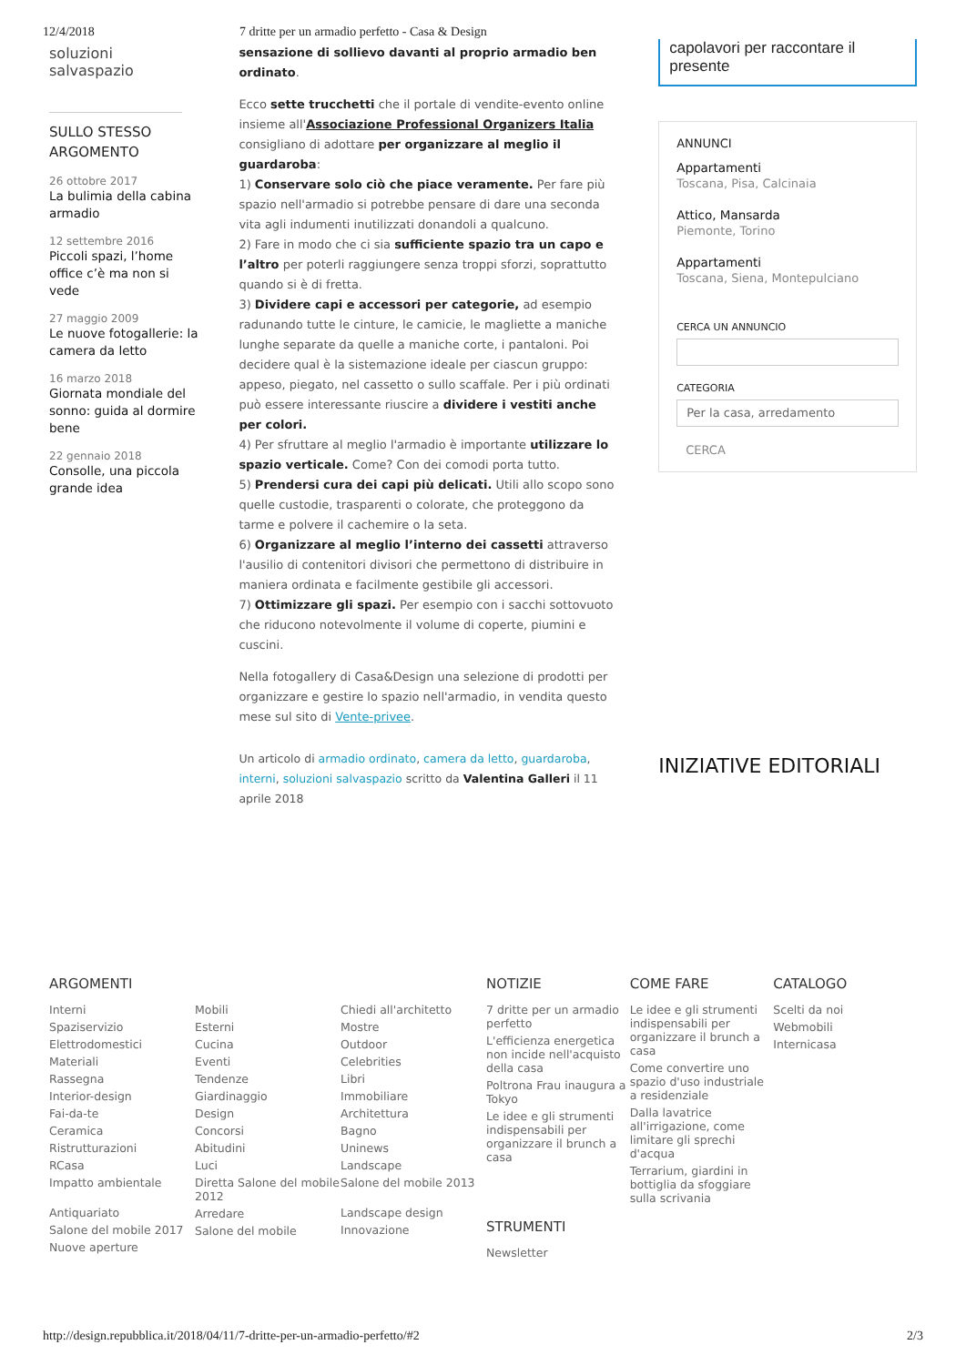12/4/2018 7 dritte per un armadio perfetto - Casa & Design
soluzioni salvaspazio
SULLO STESSO ARGOMENTO
26 ottobre 2017
La bulimia della cabina armadio
12 settembre 2016
Piccoli spazi, l’home office c’è ma non si vede
27 maggio 2009
Le nuove fotogallerie: la camera da letto
16 marzo 2018
Giornata mondiale del sonno: guida al dormire bene
22 gennaio 2018
Consolle, una piccola grande idea
sensazione di sollievo davanti al proprio armadio ben ordinato.
Ecco sette trucchetti che il portale di vendite-evento online insieme all'Associazione Professional Organizers Italia consigliano di adottare per organizzare al meglio il guardaroba:
1) Conservare solo ciò che piace veramente. Per fare più spazio nell'armadio si potrebbe pensare di dare una seconda vita agli indumenti inutilizzati donandoli a qualcuno.
2) Fare in modo che ci sia sufficiente spazio tra un capo e l’altro per poterli raggiungere senza troppi sforzi, soprattutto quando si è di fretta.
3) Dividere capi e accessori per categorie, ad esempio radunando tutte le cinture, le camicie, le magliette a maniche lunghe separate da quelle a maniche corte, i pantaloni. Poi decidere qual è la sistemazione ideale per ciascun gruppo: appeso, piegato, nel cassetto o sullo scaffale. Per i più ordinati può essere interessante riuscire a dividere i vestiti anche per colori.
4) Per sfruttare al meglio l'armadio è importante utilizzare lo spazio verticale. Come? Con dei comodi porta tutto.
5) Prendersi cura dei capi più delicati. Utili allo scopo sono quelle custodie, trasparenti o colorate, che proteggono da tarme e polvere il cachemire o la seta.
6) Organizzare al meglio l’interno dei cassetti attraverso l'ausilio di contenitori divisori che permettono di distribuire in maniera ordinata e facilmente gestibile gli accessori.
7) Ottimizzare gli spazi. Per esempio con i sacchi sottovuoto che riducono notevolmente il volume di coperte, piumini e cuscini.
Nella fotogallery di Casa&Design una selezione di prodotti per organizzare e gestire lo spazio nell'armadio, in vendita questo mese sul sito di Vente-privee.
Un articolo di armadio ordinato, camera da letto, guardaroba, interni, soluzioni salvaspazio scritto da Valentina Galleri il 11 aprile 2018
capolavori per raccontare il presente
ANNUNCI
Appartamenti
Toscana, Pisa, Calcinaia
Attico, Mansarda
Piemonte, Torino
Appartamenti
Toscana, Siena, Montepulciano
CERCA UN ANNUNCIO
CATEGORIA
Per la casa, arredamento
CERCA
INIZIATIVE EDITORIALI
ARGOMENTI
Interni
Spaziservizio
Elettrodomestici
Materiali
Rassegna
Interior-design
Fai-da-te
Ceramica
Ristrutturazioni
RCasa
Impatto ambientale
Antiquariato
Salone del mobile 2017
Nuove aperture
Mobili
Esterni
Cucina
Eventi
Tendenze
Giardinaggio
Design
Concorsi
Abitudini
Luci
Diretta Salone del mobile 2012
Arredare
Salone del mobile
Chiedi all'architetto
Mostre
Outdoor
Celebrities
Libri
Immobiliare
Architettura
Bagno
Uninews
Landscape
Salone del mobile 2013
Landscape design
Innovazione
NOTIZIE
7 dritte per un armadio perfetto
L'efficienza energetica non incide nell'acquisto della casa
Poltrona Frau inaugura a Tokyo
Le idee e gli strumenti indispensabili per organizzare il brunch a casa
STRUMENTI
Newsletter
COME FARE
Le idee e gli strumenti indispensabili per organizzare il brunch a casa
Come convertire uno spazio d'uso industriale a residenziale
Dalla lavatrice all'irrigazione, come limitare gli sprechi d'acqua
Terrarium, giardini in bottiglia da sfoggiare sulla scrivania
CATALOGO
Scelti da noi
Webmobili
Internicasa
http://design.repubblica.it/2018/04/11/7-dritte-per-un-armadio-perfetto/#2 2/3